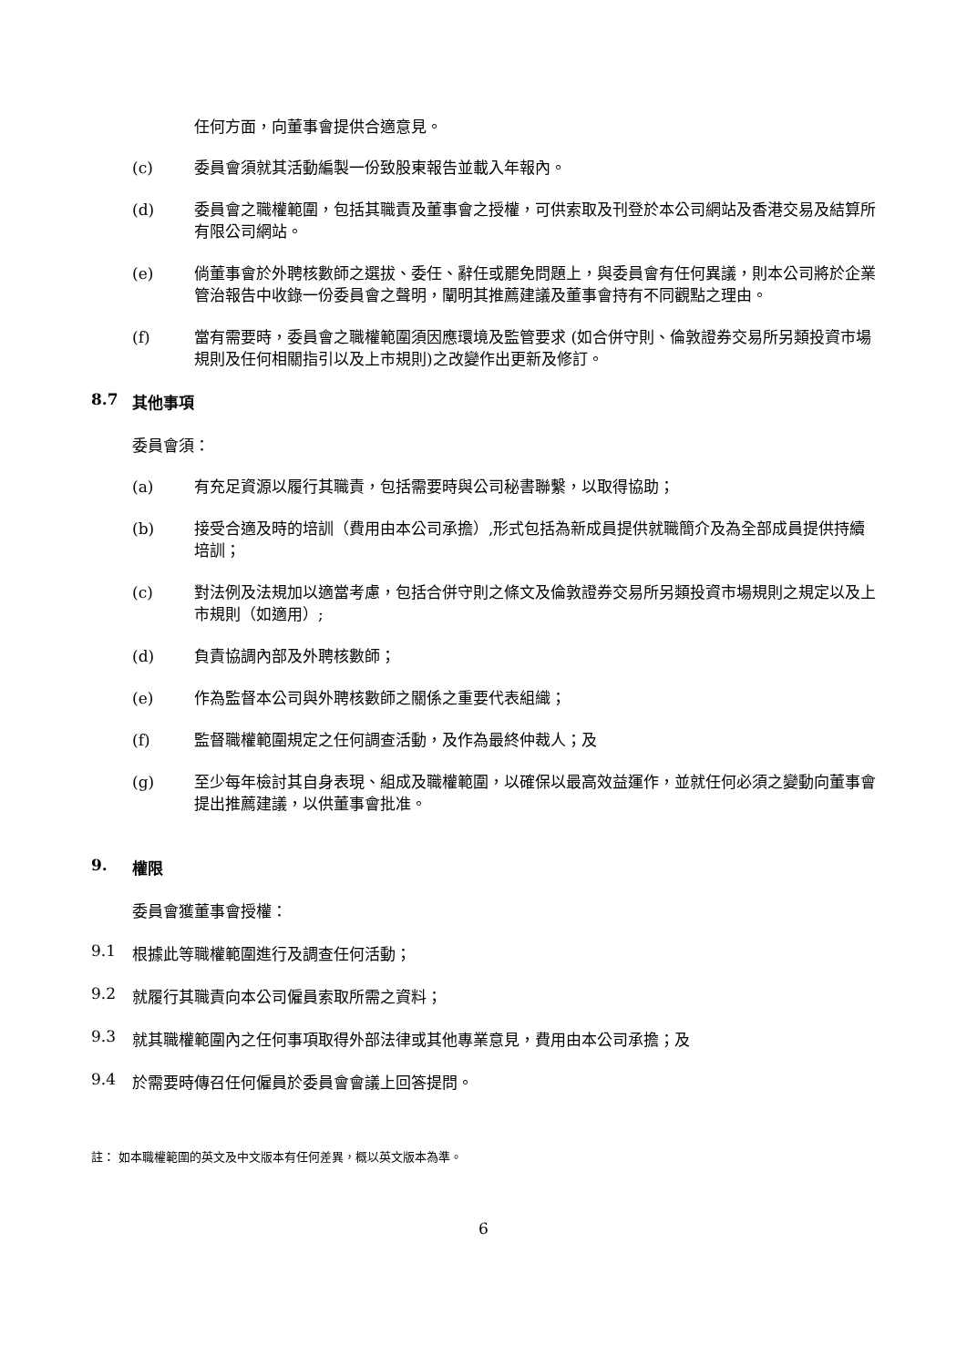任何方面，向董事會提供合適意見。
(c) 委員會須就其活動編製一份致股東報告並載入年報內。
(d) 委員會之職權範圍，包括其職責及董事會之授權，可供索取及刊登於本公司網站及香港交易及結算所有限公司網站。
(e) 倘董事會於外聘核數師之選拔、委任、辭任或罷免問題上，與委員會有任何異議，則本公司將於企業管治報告中收錄一份委員會之聲明，闡明其推薦建議及董事會持有不同觀點之理由。
(f) 當有需要時，委員會之職權範圍須因應環境及監管要求 (如合併守則、倫敦證券交易所另類投資市場規則及任何相關指引以及上市規則)之改變作出更新及修訂。
8.7 其他事項
委員會須：
(a) 有充足資源以履行其職責，包括需要時與公司秘書聯繫，以取得協助；
(b) 接受合適及時的培訓（費用由本公司承擔）,形式包括為新成員提供就職簡介及為全部成員提供持續培訓；
(c) 對法例及法規加以適當考慮，包括合併守則之條文及倫敦證券交易所另類投資市場規則之規定以及上市規則（如適用）;
(d) 負責協調內部及外聘核數師；
(e) 作為監督本公司與外聘核數師之關係之重要代表組織；
(f) 監督職權範圍規定之任何調查活動，及作為最終仲裁人；及
(g) 至少每年檢討其自身表現、組成及職權範圍，以確保以最高效益運作，並就任何必須之變動向董事會提出推薦建議，以供董事會批准。
9. 權限
委員會獲董事會授權：
9.1 根據此等職權範圍進行及調查任何活動；
9.2 就履行其職責向本公司僱員索取所需之資料；
9.3 就其職權範圍內之任何事項取得外部法律或其他專業意見，費用由本公司承擔；及
9.4 於需要時傳召任何僱員於委員會會議上回答提問。
註： 如本職權範圍的英文及中文版本有任何差異，概以英文版本為準。
6